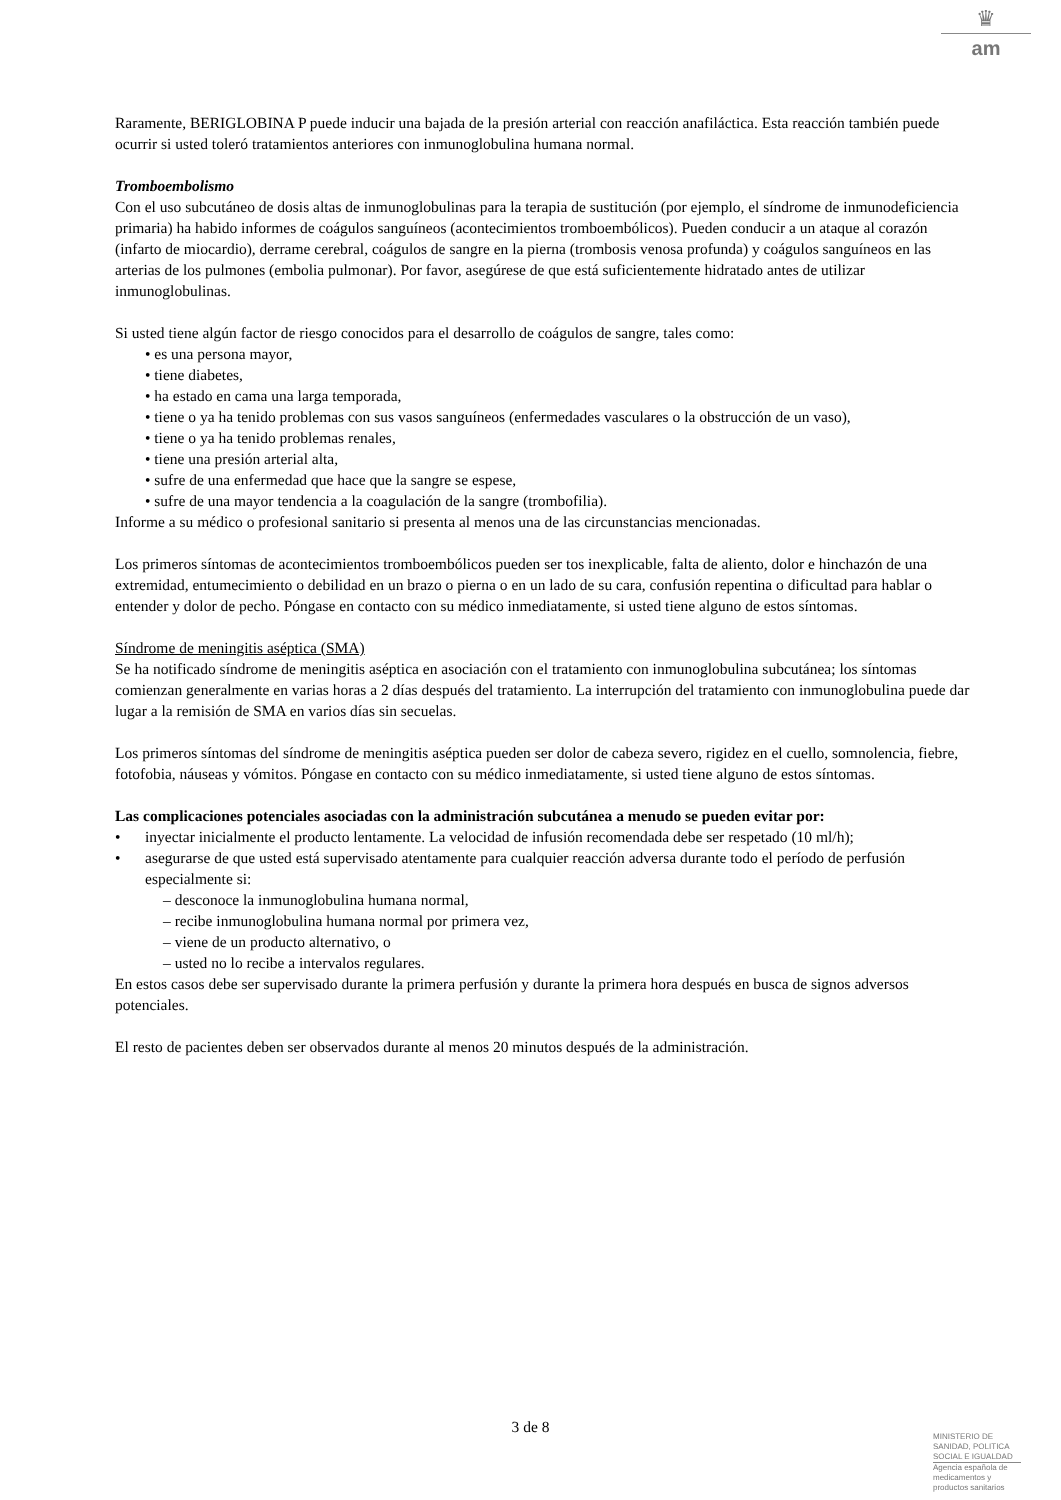♛
am
Raramente, BERIGLOBINA P puede inducir una bajada de la presión arterial con reacción anafiláctica. Esta reacción también puede ocurrir si usted toleró tratamientos anteriores con inmunoglobulina humana normal.
Tromboembolismo
Con el uso subcutáneo de dosis altas de inmunoglobulinas para la terapia de sustitución (por ejemplo, el síndrome de inmunodeficiencia primaria) ha habido informes de coágulos sanguíneos (acontecimientos tromboembólicos). Pueden conducir a un ataque al corazón (infarto de miocardio), derrame cerebral, coágulos de sangre en la pierna (trombosis venosa profunda) y coágulos sanguíneos en las arterias de los pulmones (embolia pulmonar). Por favor, asegúrese de que está suficientemente hidratado antes de utilizar inmunoglobulinas.
Si usted tiene algún factor de riesgo conocidos para el desarrollo de coágulos de sangre, tales como:
• es una persona mayor,
• tiene diabetes,
• ha estado en cama una larga temporada,
• tiene o ya ha tenido problemas con sus vasos sanguíneos (enfermedades vasculares o la obstrucción de un vaso),
• tiene o ya ha tenido problemas renales,
• tiene una presión arterial alta,
• sufre de una enfermedad que hace que la sangre se espese,
• sufre de una mayor tendencia a la coagulación de la sangre (trombofilia).
Informe a su médico o profesional sanitario si presenta al menos una de las circunstancias mencionadas.
Los primeros síntomas de acontecimientos tromboembólicos pueden ser tos inexplicable, falta de aliento, dolor e hinchazón de una extremidad, entumecimiento o debilidad en un brazo o pierna o en un lado de su cara, confusión repentina o dificultad para hablar o entender y dolor de pecho. Póngase en contacto con su médico inmediatamente, si usted tiene alguno de estos síntomas.
Síndrome de meningitis aséptica (SMA)
Se ha notificado síndrome de meningitis aséptica en asociación con el tratamiento con inmunoglobulina subcutánea; los síntomas comienzan generalmente en varias horas a 2 días después del tratamiento. La interrupción del tratamiento con inmunoglobulina puede dar lugar a la remisión de SMA en varios días sin secuelas.
Los primeros síntomas del síndrome de meningitis aséptica pueden ser dolor de cabeza severo, rigidez en el cuello, somnolencia, fiebre, fotofobia, náuseas y vómitos. Póngase en contacto con su médico inmediatamente, si usted tiene alguno de estos síntomas.
Las complicaciones potenciales asociadas con la administración subcutánea a menudo se pueden evitar por:
• inyectar inicialmente el producto lentamente. La velocidad de infusión recomendada debe ser respetado (10 ml/h);
• asegurarse de que usted está supervisado atentamente para cualquier reacción adversa durante todo el período de perfusión especialmente si:
– desconoce la inmunoglobulina humana normal,
– recibe inmunoglobulina humana normal por primera vez,
– viene de un producto alternativo, o
– usted no lo recibe a intervalos regulares.
En estos casos debe ser supervisado durante la primera perfusión y durante la primera hora después en busca de signos adversos potenciales.
El resto de pacientes deben ser observados durante al menos 20 minutos después de la administración.
3 de 8
MINISTERIO DE
SANIDAD, POLITICA
SOCIAL E IGUALDAD
Agencia española de
medicamentos y
productos sanitarios